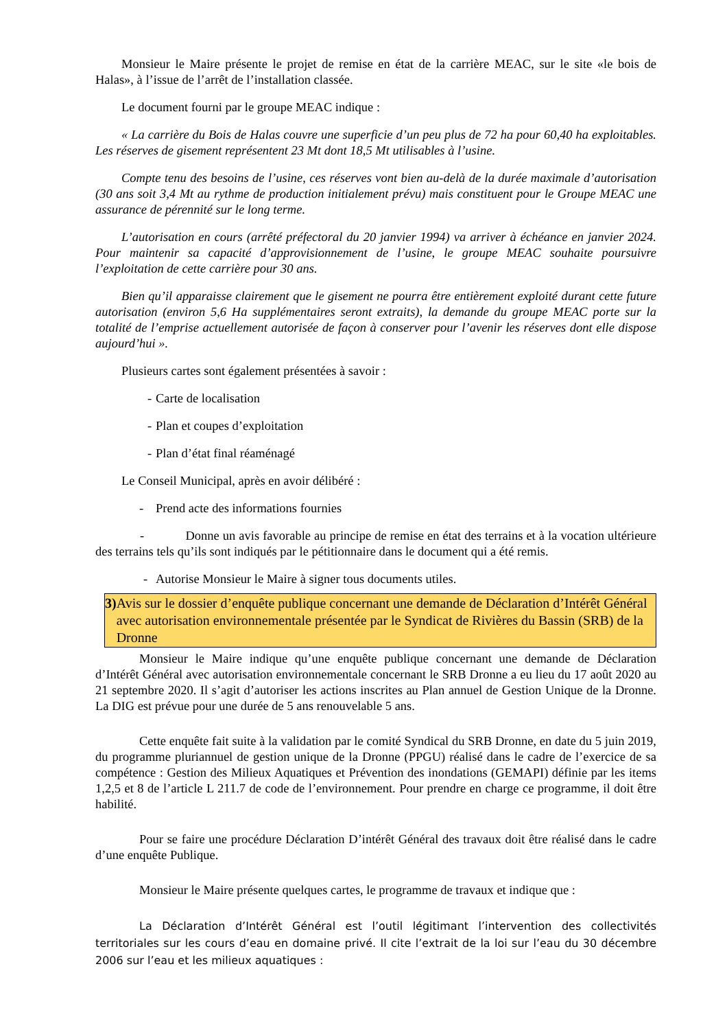Monsieur le Maire présente le projet de remise en état de la carrière MEAC, sur le site «le bois de Halas», à l’issue de l’arrêt de l’installation classée.
Le document fourni par le groupe MEAC indique :
« La carrière du Bois de Halas couvre une superficie d’un peu plus de 72 ha pour 60,40 ha exploitables. Les réserves de gisement représentent 23 Mt dont 18,5 Mt utilisables à l’usine.
Compte tenu des besoins de l’usine, ces réserves vont bien au-delà de la durée maximale d’autorisation (30 ans soit 3,4 Mt au rythme de production initialement prévu) mais constituent pour le Groupe MEAC une assurance de pérennité sur le long terme.
L’autorisation en cours (arrêté préfectoral du 20 janvier 1994) va arriver à échéance en janvier 2024. Pour maintenir sa capacité d’approvisionnement de l’usine, le groupe MEAC souhaite poursuivre l’exploitation de cette carrière pour 30 ans.
Bien qu’il apparaisse clairement que le gisement ne pourra être entièrement exploité durant cette future autorisation (environ 5,6 Ha supplémentaires seront extraits), la demande du groupe MEAC porte sur la totalité de l’emprise actuellement autorisée de façon à conserver pour l’avenir les réserves dont elle dispose aujourd’hui ».
Plusieurs cartes sont également présentées à savoir :
- Carte de localisation
- Plan et coupes d’exploitation
- Plan d’état final réaménagé
Le Conseil Municipal, après en avoir délibéré :
- Prend acte des informations fournies
- Donne un avis favorable au principe de remise en état des terrains et à la vocation ultérieure des terrains tels qu’ils sont indiqués par le pétitionnaire dans le document qui a été remis.
- Autorise Monsieur le Maire à signer tous documents utiles.
3) Avis sur le dossier d’enquête publique concernant une demande de Déclaration d’Intérêt Général avec autorisation environnementale présentée par le Syndicat de Rivières du Bassin (SRB) de la Dronne
Monsieur le Maire indique qu’une enquête publique concernant une demande de Déclaration d’Intérêt Général avec autorisation environnementale concernant le SRB Dronne a eu lieu du 17 août 2020 au 21 septembre 2020. Il s’agit d’autoriser les actions inscrites au Plan annuel de Gestion Unique de la Dronne. La DIG est prévue pour une durée de 5 ans renouvelable 5 ans.
Cette enquête fait suite à la validation par le comité Syndical du SRB Dronne, en date du 5 juin 2019, du programme pluriannuel de gestion unique de la Dronne (PPGU) réalisé dans le cadre de l’exercice de sa compétence : Gestion des Milieux Aquatiques et Prévention des inondations (GEMAPI) définie par les items 1,2,5 et 8 de l’article L 211.7 de code de l’environnement. Pour prendre en charge ce programme, il doit être habilité.
Pour se faire une procédure Déclaration D’intérêt Général des travaux doit être réalisé dans le cadre d’une enquête Publique.
Monsieur le Maire présente quelques cartes, le programme de travaux et indique que :
La Déclaration d’Intérêt Général est l’outil légitimant l’intervention des collectivités territoriales sur les cours d’eau en domaine privé. Il cite l’extrait de la loi sur l’eau du 30 décembre 2006 sur l’eau et les milieux aquatiques :